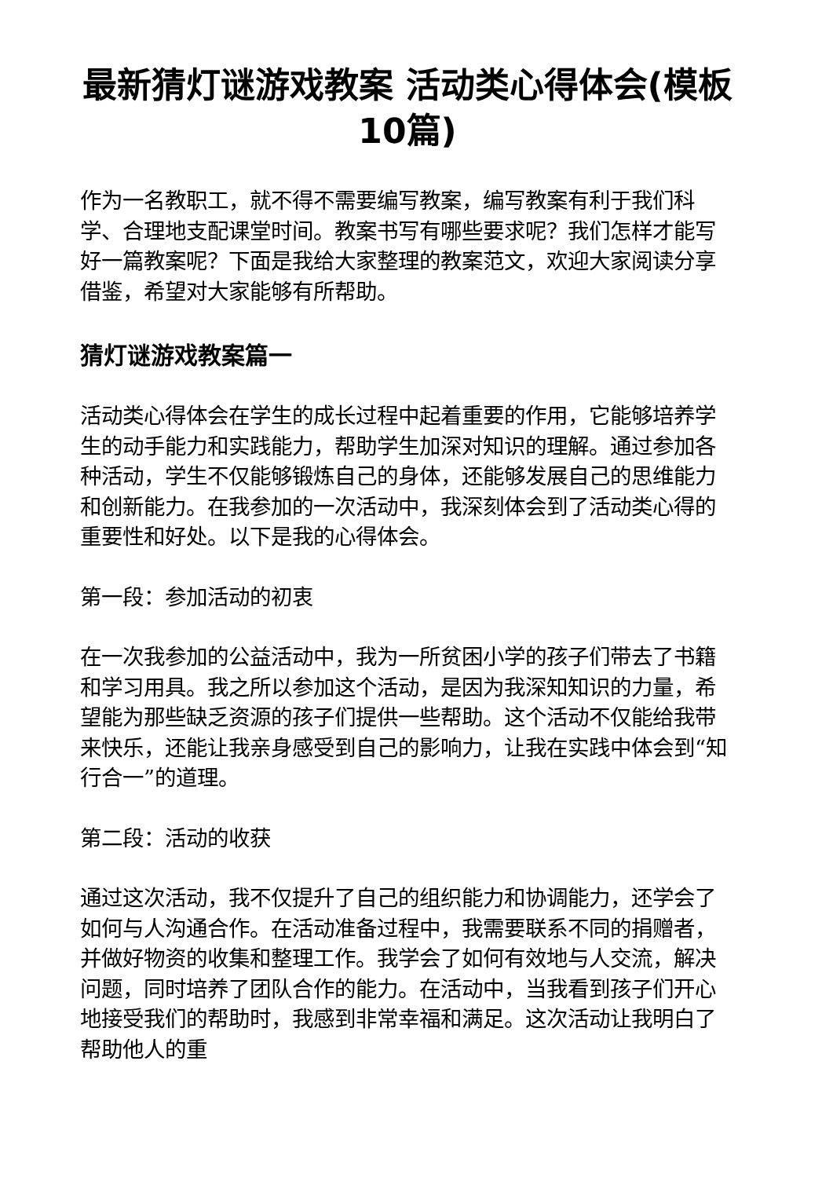最新猜灯谜游戏教案 活动类心得体会(模板10篇)
作为一名教职工，就不得不需要编写教案，编写教案有利于我们科学、合理地支配课堂时间。教案书写有哪些要求呢？我们怎样才能写好一篇教案呢？下面是我给大家整理的教案范文，欢迎大家阅读分享借鉴，希望对大家能够有所帮助。
猜灯谜游戏教案篇一
活动类心得体会在学生的成长过程中起着重要的作用，它能够培养学生的动手能力和实践能力，帮助学生加深对知识的理解。通过参加各种活动，学生不仅能够锻炼自己的身体，还能够发展自己的思维能力和创新能力。在我参加的一次活动中，我深刻体会到了活动类心得的重要性和好处。以下是我的心得体会。
第一段：参加活动的初衷
在一次我参加的公益活动中，我为一所贫困小学的孩子们带去了书籍和学习用具。我之所以参加这个活动，是因为我深知知识的力量，希望能为那些缺乏资源的孩子们提供一些帮助。这个活动不仅能给我带来快乐，还能让我亲身感受到自己的影响力，让我在实践中体会到“知行合一”的道理。
第二段：活动的收获
通过这次活动，我不仅提升了自己的组织能力和协调能力，还学会了如何与人沟通合作。在活动准备过程中，我需要联系不同的捐赠者，并做好物资的收集和整理工作。我学会了如何有效地与人交流，解决问题，同时培养了团队合作的能力。在活动中，当我看到孩子们开心地接受我们的帮助时，我感到非常幸福和满足。这次活动让我明白了帮助他人的重